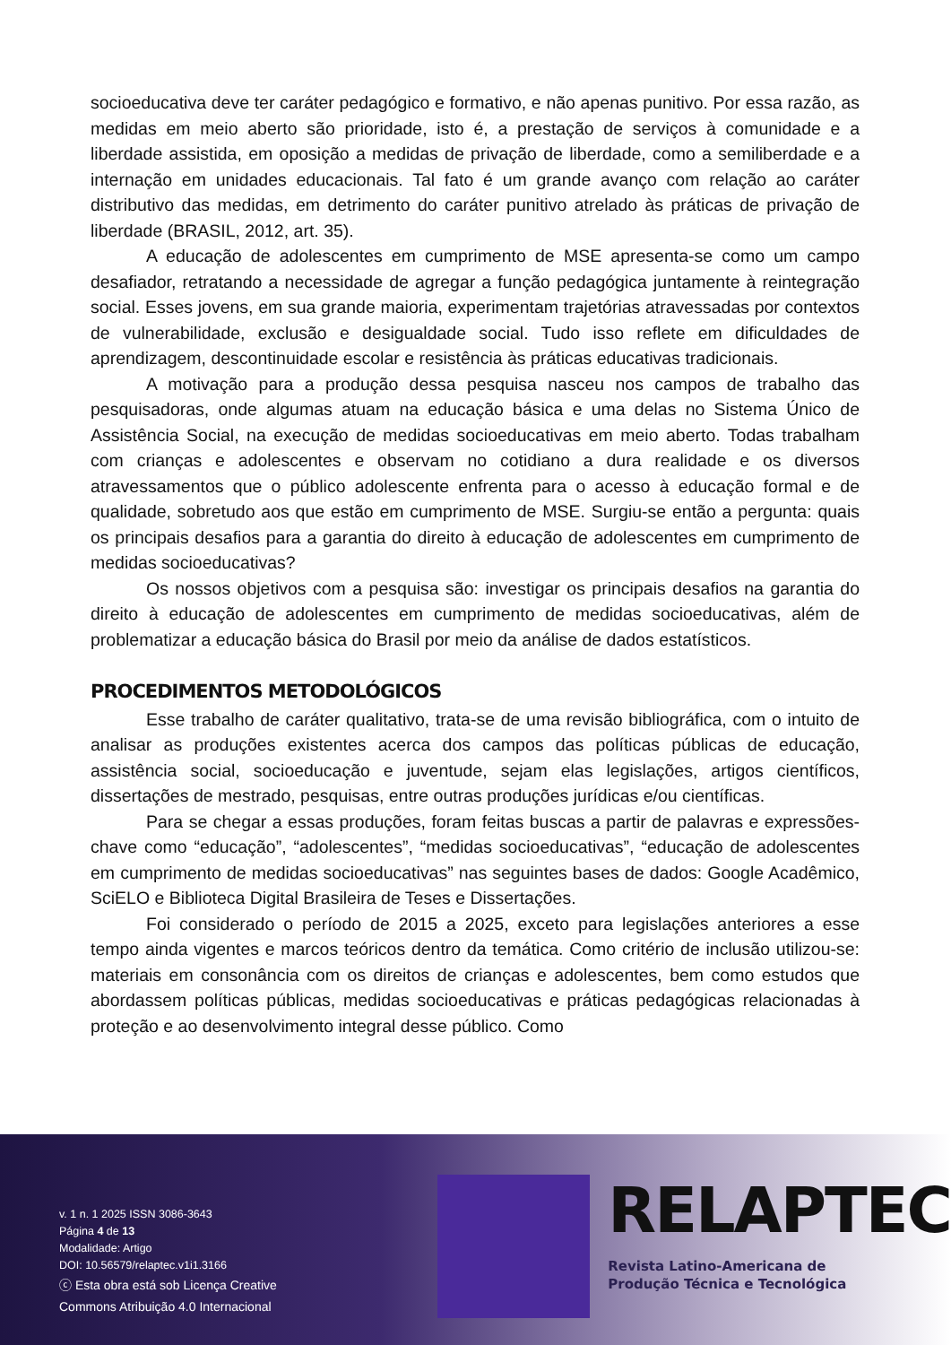socioeducativa deve ter caráter pedagógico e formativo, e não apenas punitivo. Por essa razão, as medidas em meio aberto são prioridade, isto é, a prestação de serviços à comunidade e a liberdade assistida, em oposição a medidas de privação de liberdade, como a semiliberdade e a internação em unidades educacionais. Tal fato é um grande avanço com relação ao caráter distributivo das medidas, em detrimento do caráter punitivo atrelado às práticas de privação de liberdade (BRASIL, 2012, art. 35).
A educação de adolescentes em cumprimento de MSE apresenta-se como um campo desafiador, retratando a necessidade de agregar a função pedagógica juntamente à reintegração social. Esses jovens, em sua grande maioria, experimentam trajetórias atravessadas por contextos de vulnerabilidade, exclusão e desigualdade social. Tudo isso reflete em dificuldades de aprendizagem, descontinuidade escolar e resistência às práticas educativas tradicionais.
A motivação para a produção dessa pesquisa nasceu nos campos de trabalho das pesquisadoras, onde algumas atuam na educação básica e uma delas no Sistema Único de Assistência Social, na execução de medidas socioeducativas em meio aberto. Todas trabalham com crianças e adolescentes e observam no cotidiano a dura realidade e os diversos atravessamentos que o público adolescente enfrenta para o acesso à educação formal e de qualidade, sobretudo aos que estão em cumprimento de MSE. Surgiu-se então a pergunta: quais os principais desafios para a garantia do direito à educação de adolescentes em cumprimento de medidas socioeducativas?
Os nossos objetivos com a pesquisa são: investigar os principais desafios na garantia do direito à educação de adolescentes em cumprimento de medidas socioeducativas, além de problematizar a educação básica do Brasil por meio da análise de dados estatísticos.
PROCEDIMENTOS METODOLÓGICOS
Esse trabalho de caráter qualitativo, trata-se de uma revisão bibliográfica, com o intuito de analisar as produções existentes acerca dos campos das políticas públicas de educação, assistência social, socioeducação e juventude, sejam elas legislações, artigos científicos, dissertações de mestrado, pesquisas, entre outras produções jurídicas e/ou científicas.
Para se chegar a essas produções, foram feitas buscas a partir de palavras e expressões-chave como “educação”, “adolescentes”, “medidas socioeducativas”, “educação de adolescentes em cumprimento de medidas socioeducativas” nas seguintes bases de dados: Google Acadêmico, SciELO e Biblioteca Digital Brasileira de Teses e Dissertações.
Foi considerado o período de 2015 a 2025, exceto para legislações anteriores a esse tempo ainda vigentes e marcos teóricos dentro da temática. Como critério de inclusão utilizou-se: materiais em consonância com os direitos de crianças e adolescentes, bem como estudos que abordassem políticas públicas, medidas socioeducativas e práticas pedagógicas relacionadas à proteção e ao desenvolvimento integral desse público. Como
v. 1 n. 1 2025 ISSN 3086-3643
Página 4 de 13
Modalidade: Artigo
DOI: 10.56579/relaptec.v1i1.3166
ⓒ Esta obra está sob Licença Creative
Commons Atribuição 4.0 Internacional
RELAPTEC
Revista Latino-Americana de
Produção Técnica e Tecnológica